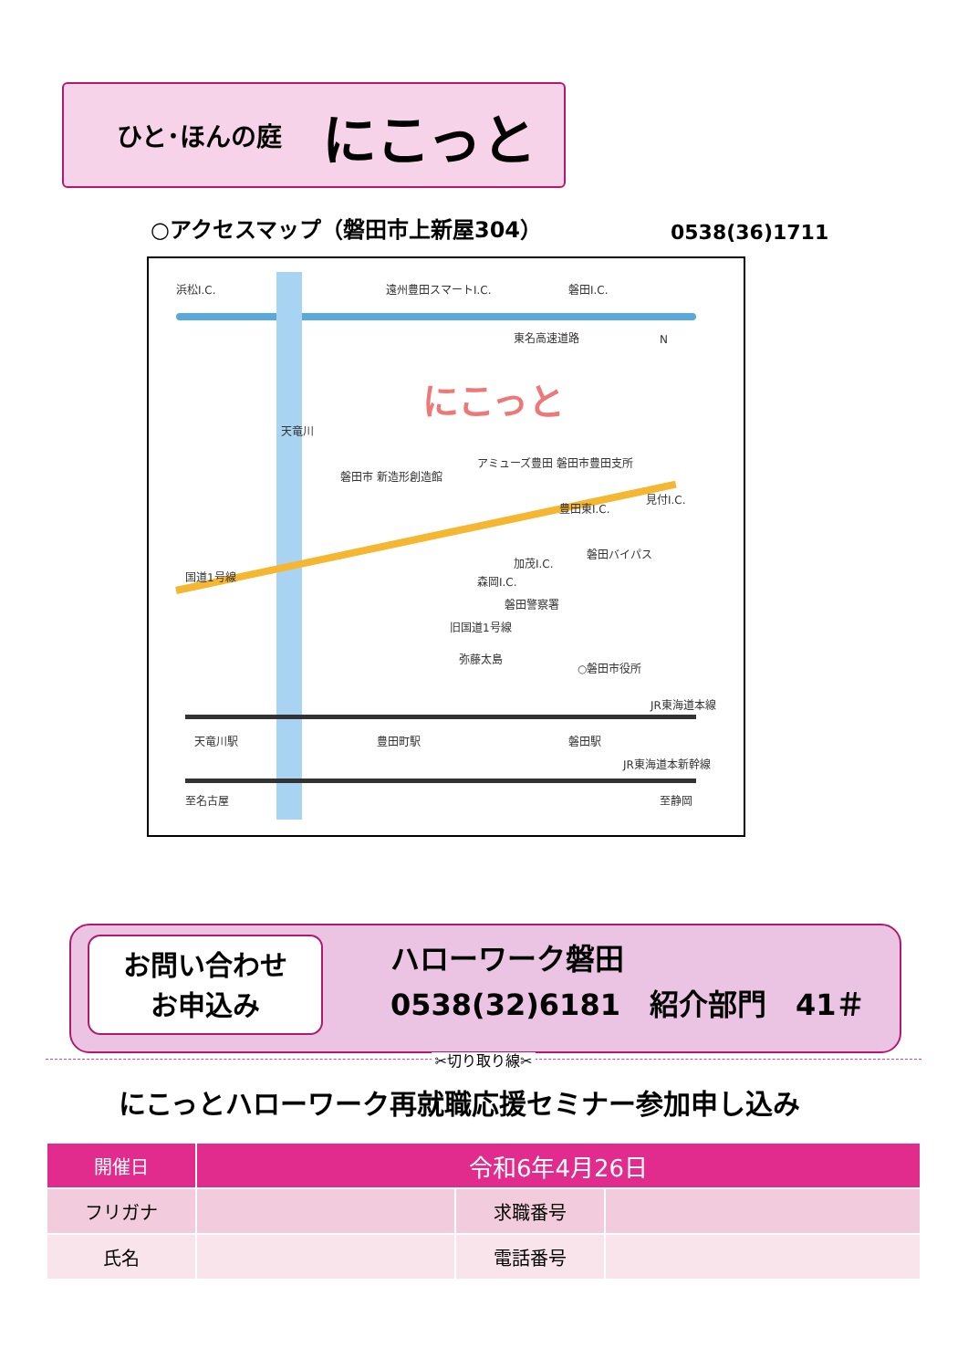ひと･ほんの庭 にこっと
○アクセスマップ（磐田市上新屋304） 0538(36)1711
浜松I.C. 遠州豊田スマートI.C. 磐田I.C.
東名高速道路 N
にこっと
天竜川
アミューズ豊田 磐田市豊田支所
磐田市 新造形創造館
豊田東I.C.
見付I.C.
加茂I.C.
磐田バイパス
国道1号線 森岡I.C.
磐田警察署
旧国道1号線
弥藤太島
○磐田市役所
JR東海道本線
天竜川駅 豊田町駅 磐田駅
JR東海道本新幹線
至名古屋 至静岡
お問い合わせ
お申込み
ハローワーク磐田
0538(32)6181　紹介部門　41＃
✂切り取り線✂
にこっとハローワーク再就職応援セミナー参加申し込み
| 開催日 | 令和6年4月26日 | | |
| フリガナ | | 求職番号 | |
| 氏名 | | 電話番号 | |